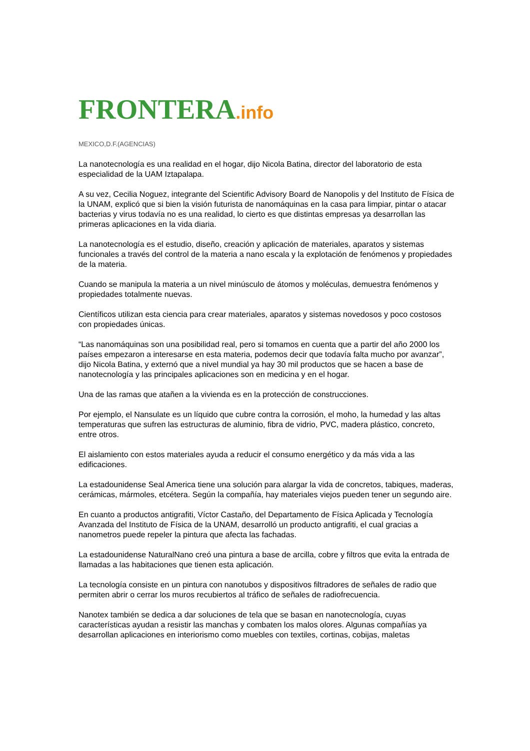FRONTERA.info
MEXICO,D.F.(AGENCIAS)
La nanotecnología es una realidad en el hogar, dijo Nicola Batina, director del laboratorio de esta especialidad de la UAM Iztapalapa.
A su vez, Cecilia Noguez, integrante del Scientific Advisory Board de Nanopolis y del Instituto de Física de la UNAM, explicó que si bien la visión futurista de nanomáquinas en la casa para limpiar, pintar o atacar bacterias y virus todavía no es una realidad, lo cierto es que distintas empresas ya desarrollan las primeras aplicaciones en la vida diaria.
La nanotecnología es el estudio, diseño, creación y aplicación de materiales, aparatos y sistemas funcionales a través del control de la materia a nano escala y la explotación de fenómenos y propiedades de la materia.
Cuando se manipula la materia a un nivel minúsculo de átomos y moléculas, demuestra fenómenos y propiedades totalmente nuevas.
Científicos utilizan esta ciencia para crear materiales, aparatos y sistemas novedosos y poco costosos con propiedades únicas.
“Las nanomáquinas son una posibilidad real, pero si tomamos en cuenta que a partir del año 2000 los países empezaron a interesarse en esta materia, podemos decir que todavía falta mucho por avanzar”, dijo Nicola Batina, y externó que a nivel mundial ya hay 30 mil productos que se hacen a base de nanotecnología y las principales aplicaciones son en medicina y en el hogar.
Una de las ramas que atañen a la vivienda es en la protección de construcciones.
Por ejemplo, el Nansulate es un líquido que cubre contra la corrosión, el moho, la humedad y las altas temperaturas que sufren las estructuras de aluminio, fibra de vidrio, PVC, madera plástico, concreto, entre otros.
El aislamiento con estos materiales ayuda a reducir el consumo energético y da más vida a las edificaciones.
La estadounidense Seal America tiene una solución para alargar la vida de concretos, tabiques, maderas, cerámicas, mármoles, etcétera. Según la compañía, hay materiales viejos pueden tener un segundo aire.
En cuanto a productos antigrafiti, Víctor Castaño, del Departamento de Física Aplicada y Tecnología Avanzada del Instituto de Física de la UNAM, desarrolló un producto antigrafiti, el cual gracias a nanometros puede repeler la pintura que afecta las fachadas.
La estadounidense NaturalNano creó una pintura a base de arcilla, cobre y filtros que evita la entrada de llamadas a las habitaciones que tienen esta aplicación.
La tecnología consiste en un pintura con nanotubos y dispositivos filtradores de señales de radio que permiten abrir o cerrar los muros recubiertos al tráfico de señales de radiofrecuencia.
Nanotex también se dedica a dar soluciones de tela que se basan en nanotecnología, cuyas características ayudan a resistir las manchas y combaten los malos olores. Algunas compañías ya desarrollan aplicaciones en interiorismo como muebles con textiles, cortinas, cobijas, maletas